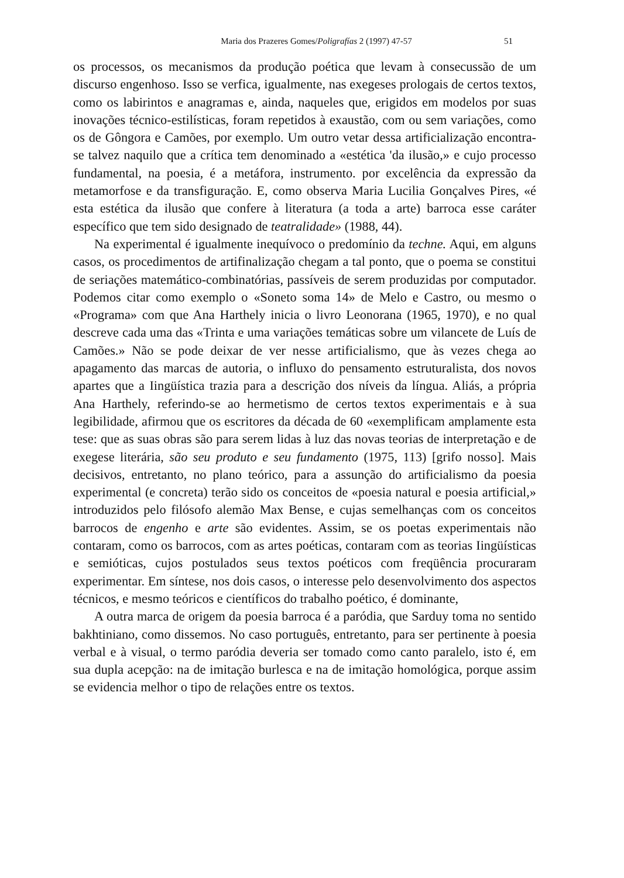Maria dos Prazeres Gomes/Poligrafías 2 (1997) 47-57 51
os processos, os mecanismos da produção poética que levam à consecussão de um discurso engenhoso. Isso se verfica, igualmente, nas exegeses prologais de certos textos, como os labirintos e anagramas e, ainda, naqueles que, erigidos em modelos por suas inovações técnico-estilísticas, foram repetidos à exaustão, com ou sem variações, como os de Gôngora e Camões, por exemplo. Um outro vetar dessa artificialização encontra-se talvez naquilo que a crítica tem denominado a «estética 'da ilusão,» e cujo processo fundamental, na poesia, é a metáfora, instrumento. por excelência da expressão da metamorfose e da transfiguração. E, como observa Maria Lucilia Gonçalves Pires, «é esta estética da ilusão que confere à literatura (a toda a arte) barroca esse caráter específico que tem sido designado de teatralidade» (1988, 44).
Na experimental é igualmente inequívoco o predomínio da techne. Aqui, em alguns casos, os procedimentos de artifinalização chegam a tal ponto, que o poema se constitui de seriações matemático-combinatórias, passíveis de serem produzidas por computador. Podemos citar como exemplo o «Soneto soma 14» de Melo e Castro, ou mesmo o «Programa» com que Ana Harthely inicia o livro Leonorana (1965, 1970), e no qual descreve cada uma das «Trinta e uma variações temáticas sobre um vilancete de Luís de Camões.» Não se pode deixar de ver nesse artificialismo, que às vezes chega ao apagamento das marcas de autoria, o influxo do pensamento estruturalista, dos novos apartes que a Iingüística trazia para a descrição dos níveis da língua. Aliás, a própria Ana Harthely, referindo-se ao hermetismo de certos textos experimentais e à sua legibilidade, afirmou que os escritores da década de 60 «exemplificam amplamente esta tese: que as suas obras são para serem lidas à luz das novas teorias de interpretação e de exegese literária, são seu produto e seu fundamento (1975, 113) [grifo nosso]. Mais decisivos, entretanto, no plano teórico, para a assunção do artificialismo da poesia experimental (e concreta) terão sido os conceitos de «poesia natural e poesia artificial,» introduzidos pelo filósofo alemão Max Bense, e cujas semelhanças com os conceitos barrocos de engenho e arte são evidentes. Assim, se os poetas experimentais não contaram, como os barrocos, com as artes poéticas, contaram com as teorias Iingüísticas e semióticas, cujos postulados seus textos poéticos com freqüência procuraram experimentar. Em síntese, nos dois casos, o interesse pelo desenvolvimento dos aspectos técnicos, e mesmo teóricos e científicos do trabalho poético, é dominante,
A outra marca de origem da poesia barroca é a paródia, que Sarduy toma no sentido bakhtiniano, como dissemos. No caso português, entretanto, para ser pertinente à poesia verbal e à visual, o termo paródia deveria ser tomado como canto paralelo, isto é, em sua dupla acepção: na de imitação burlesca e na de imitação homológica, porque assim se evidencia melhor o tipo de relações entre os textos.